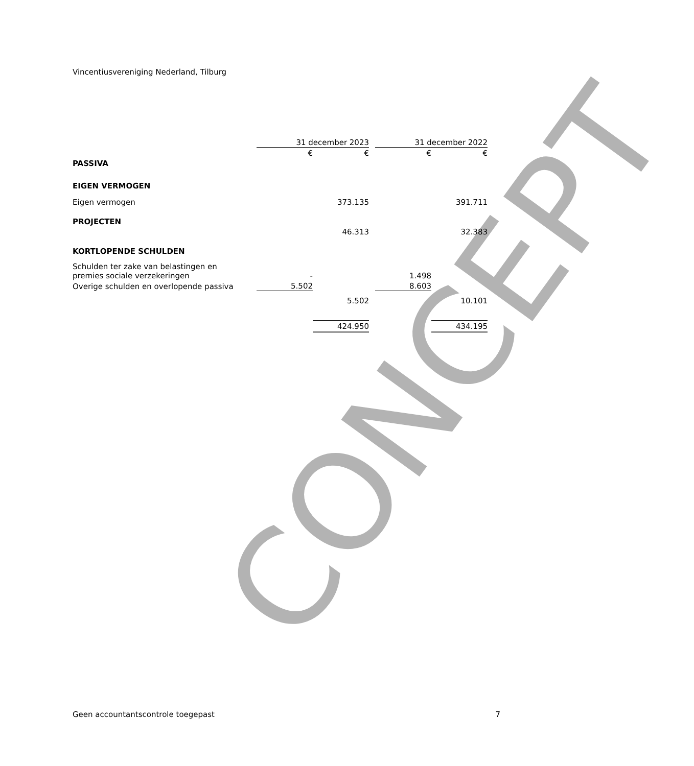Vincentiusvereniging Nederland, Tilburg
CONCEPT
| | 31 december 2023 | | | 31 december 2022 | |
| | € | € | | € | € |
| PASSIVA | | | | | |
| EIGEN VERMOGEN | | | | | |
| Eigen vermogen | | 373.135 | | | 391.711 |
| PROJECTEN | | | | | |
| | | 46.313 | | | 32.383 |
| KORTLOPENDE SCHULDEN | | | | | |
| Schulden ter zake van belastingen en premies sociale verzekeringen | - | | | 1.498 | |
| Overige schulden en overlopende passiva | 5.502 | | | 8.603 | |
| | | 5.502 | | | 10.101 |
| | | 424.950 | | | 434.195 |
Geen accountantscontrole toegepast 7